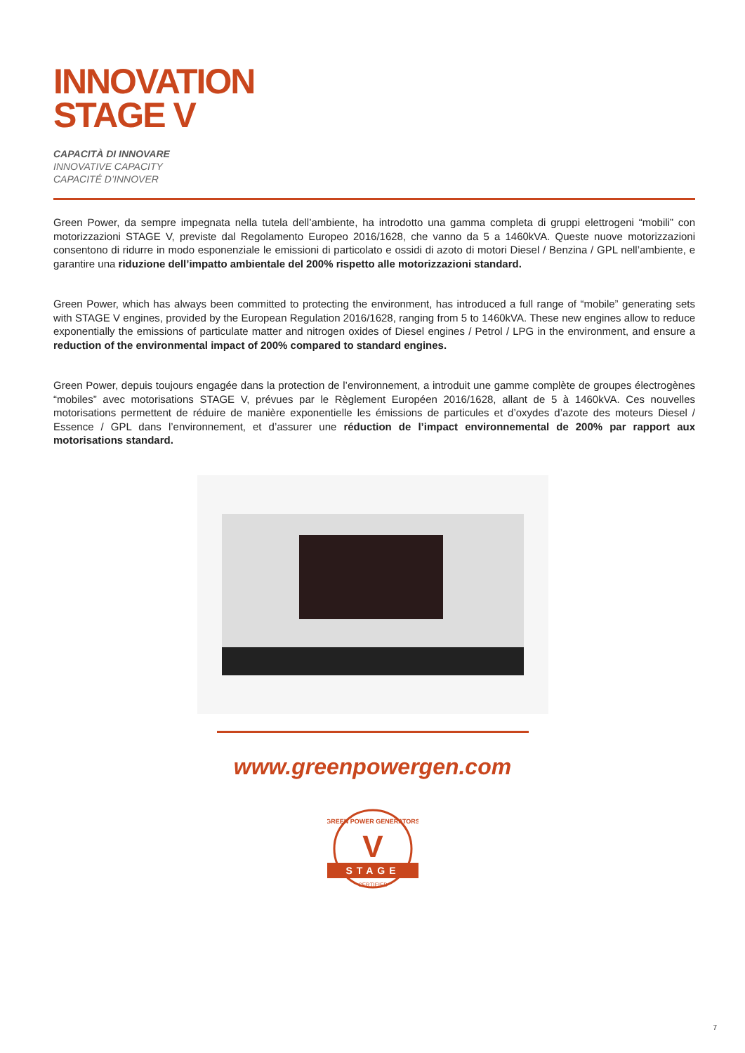INNOVATION
STAGE V
CAPACITÀ DI INNOVARE
INNOVATIVE CAPACITY
CAPACITÉ D’INNOVER
Green Power, da sempre impegnata nella tutela dell’ambiente, ha introdotto una gamma completa di gruppi elettrogeni “mobili” con motorizzazioni STAGE V, previste dal Regolamento Europeo 2016/1628, che vanno da 5 a 1460kVA. Queste nuove motorizzazioni consentono di ridurre in modo esponenziale le emissioni di particolato e ossidi di azoto di motori Diesel / Benzina / GPL nell’ambiente, e garantire una riduzione dell’impatto ambientale del 200% rispetto alle motorizzazioni standard.
Green Power, which has always been committed to protecting the environment, has introduced a full range of “mobile” generating sets with STAGE V engines, provided by the European Regulation 2016/1628, ranging from 5 to 1460kVA. These new engines allow to reduce exponentially the emissions of particulate matter and nitrogen oxides of Diesel engines / Petrol / LPG in the environment, and ensure a reduction of the environmental impact of 200% compared to standard engines.
Green Power, depuis toujours engagée dans la protection de l’environnement, a introduit une gamme complète de groupes électrogènes “mobiles” avec motorisations STAGE V, prévues par le Règlement Européen 2016/1628, allant de 5 à 1460kVA. Ces nouvelles motorisations permettent de réduire de manière exponentielle les émissions de particules et d’oxydes d’azote des moteurs Diesel / Essence / GPL dans l’environnement, et d’assurer une réduction de l’impact environnemental de 200% par rapport aux motorisations standard.
www.greenpowergen.com
GREEN POWER GENERATORS
V
STAGE
CERTIFIED
7